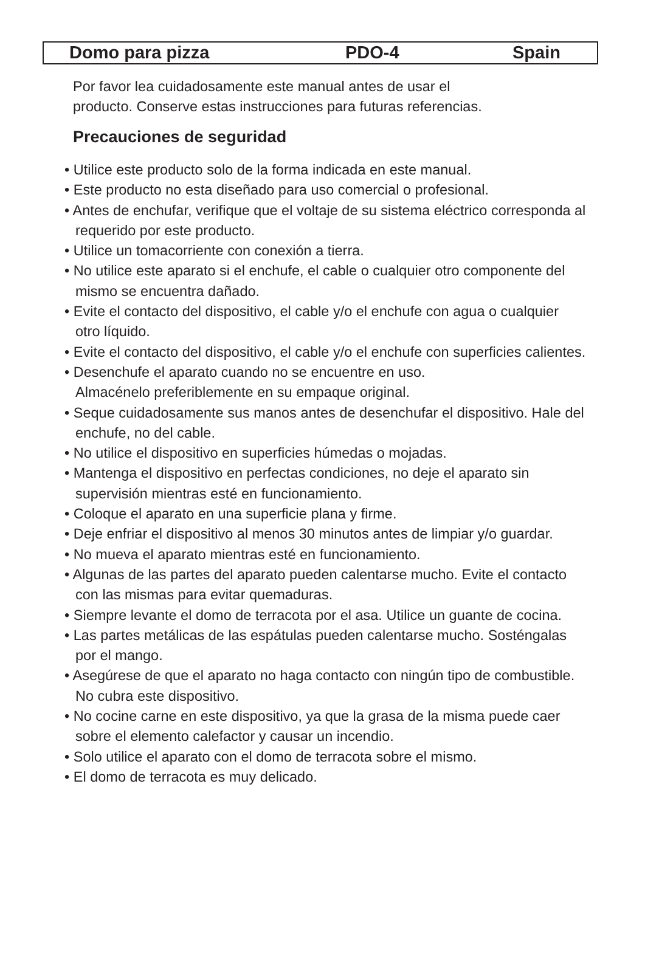Domo para pizza PDO-4 Spain
Por favor lea cuidadosamente este manual antes de usar el
producto. Conserve estas instrucciones para futuras referencias.
Precauciones de seguridad
• Utilice este producto solo de la forma indicada en este manual.
• Este producto no esta diseñado para uso comercial o profesional.
• Antes de enchufar, verifique que el voltaje de su sistema eléctrico corresponda al requerido por este producto.
• Utilice un tomacorriente con conexión a tierra.
• No utilice este aparato si el enchufe, el cable o cualquier otro componente del mismo se encuentra dañado.
• Evite el contacto del dispositivo, el cable y/o el enchufe con agua o cualquier otro líquido.
• Evite el contacto del dispositivo, el cable y/o el enchufe con superficies calientes.
• Desenchufe el aparato cuando no se encuentre en uso.
Almacénelo preferiblemente en su empaque original.
• Seque cuidadosamente sus manos antes de desenchufar el dispositivo. Hale del enchufe, no del cable.
• No utilice el dispositivo en superficies húmedas o mojadas.
• Mantenga el dispositivo en perfectas condiciones, no deje el aparato sin supervisión mientras esté en funcionamiento.
• Coloque el aparato en una superficie plana y firme.
• Deje enfriar el dispositivo al menos 30 minutos antes de limpiar y/o guardar.
• No mueva el aparato mientras esté en funcionamiento.
• Algunas de las partes del aparato pueden calentarse mucho. Evite el contacto con las mismas para evitar quemaduras.
• Siempre levante el domo de terracota por el asa. Utilice un guante de cocina.
• Las partes metálicas de las espátulas pueden calentarse mucho. Sosténgalas por el mango.
• Asegúrese de que el aparato no haga contacto con ningún tipo de combustible. No cubra este dispositivo.
• No cocine carne en este dispositivo, ya que la grasa de la misma puede caer sobre el elemento calefactor y causar un incendio.
• Solo utilice el aparato con el domo de terracota sobre el mismo.
• El domo de terracota es muy delicado.